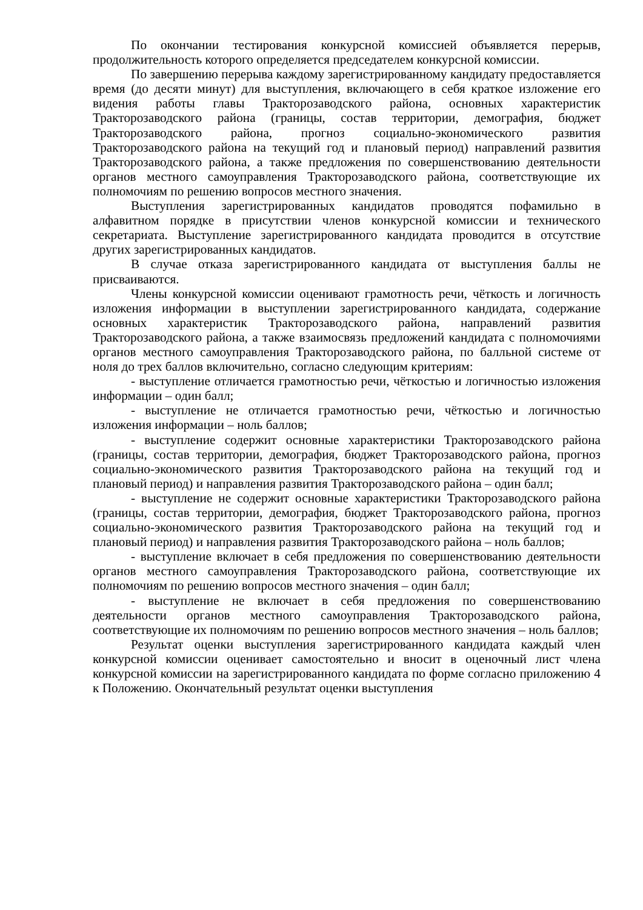По окончании тестирования конкурсной комиссией объявляется перерыв, продолжительность которого определяется председателем конкурсной комиссии.
По завершению перерыва каждому зарегистрированному кандидату предоставляется время (до десяти минут) для выступления, включающего в себя краткое изложение его видения работы главы Тракторозаводского района, основных характеристик Тракторозаводского района (границы, состав территории, демография, бюджет Тракторозаводского района, прогноз социально-экономического развития Тракторозаводского района на текущий год и плановый период) направлений развития Тракторозаводского района, а также предложения по совершенствованию деятельности органов местного самоуправления Тракторозаводского района, соответствующие их полномочиям по решению вопросов местного значения.
Выступления зарегистрированных кандидатов проводятся пофамильно в алфавитном порядке в присутствии членов конкурсной комиссии и технического секретариата. Выступление зарегистрированного кандидата проводится в отсутствие других зарегистрированных кандидатов.
В случае отказа зарегистрированного кандидата от выступления баллы не присваиваются.
Члены конкурсной комиссии оценивают грамотность речи, чёткость и логичность изложения информации в выступлении зарегистрированного кандидата, содержание основных характеристик Тракторозаводского района, направлений развития Тракторозаводского района, а также взаимосвязь предложений кандидата с полномочиями органов местного самоуправления Тракторозаводского района, по балльной системе от ноля до трех баллов включительно, согласно следующим критериям:
- выступление отличается грамотностью речи, чёткостью и логичностью изложения информации – один балл;
- выступление не отличается грамотностью речи, чёткостью и логичностью изложения информации – ноль баллов;
- выступление содержит основные характеристики Тракторозаводского района (границы, состав территории, демография, бюджет Тракторозаводского района, прогноз социально-экономического развития Тракторозаводского района на текущий год и плановый период) и направления развития Тракторозаводского района – один балл;
- выступление не содержит основные характеристики Тракторозаводского района (границы, состав территории, демография, бюджет Тракторозаводского района, прогноз социально-экономического развития Тракторозаводского района на текущий год и плановый период) и направления развития Тракторозаводского района – ноль баллов;
- выступление включает в себя предложения по совершенствованию деятельности органов местного самоуправления Тракторозаводского района, соответствующие их полномочиям по решению вопросов местного значения – один балл;
- выступление не включает в себя предложения по совершенствованию деятельности органов местного самоуправления Тракторозаводского района, соответствующие их полномочиям по решению вопросов местного значения – ноль баллов;
Результат оценки выступления зарегистрированного кандидата каждый член конкурсной комиссии оценивает самостоятельно и вносит в оценочный лист члена конкурсной комиссии на зарегистрированного кандидата по форме согласно приложению 4 к Положению. Окончательный результат оценки выступления